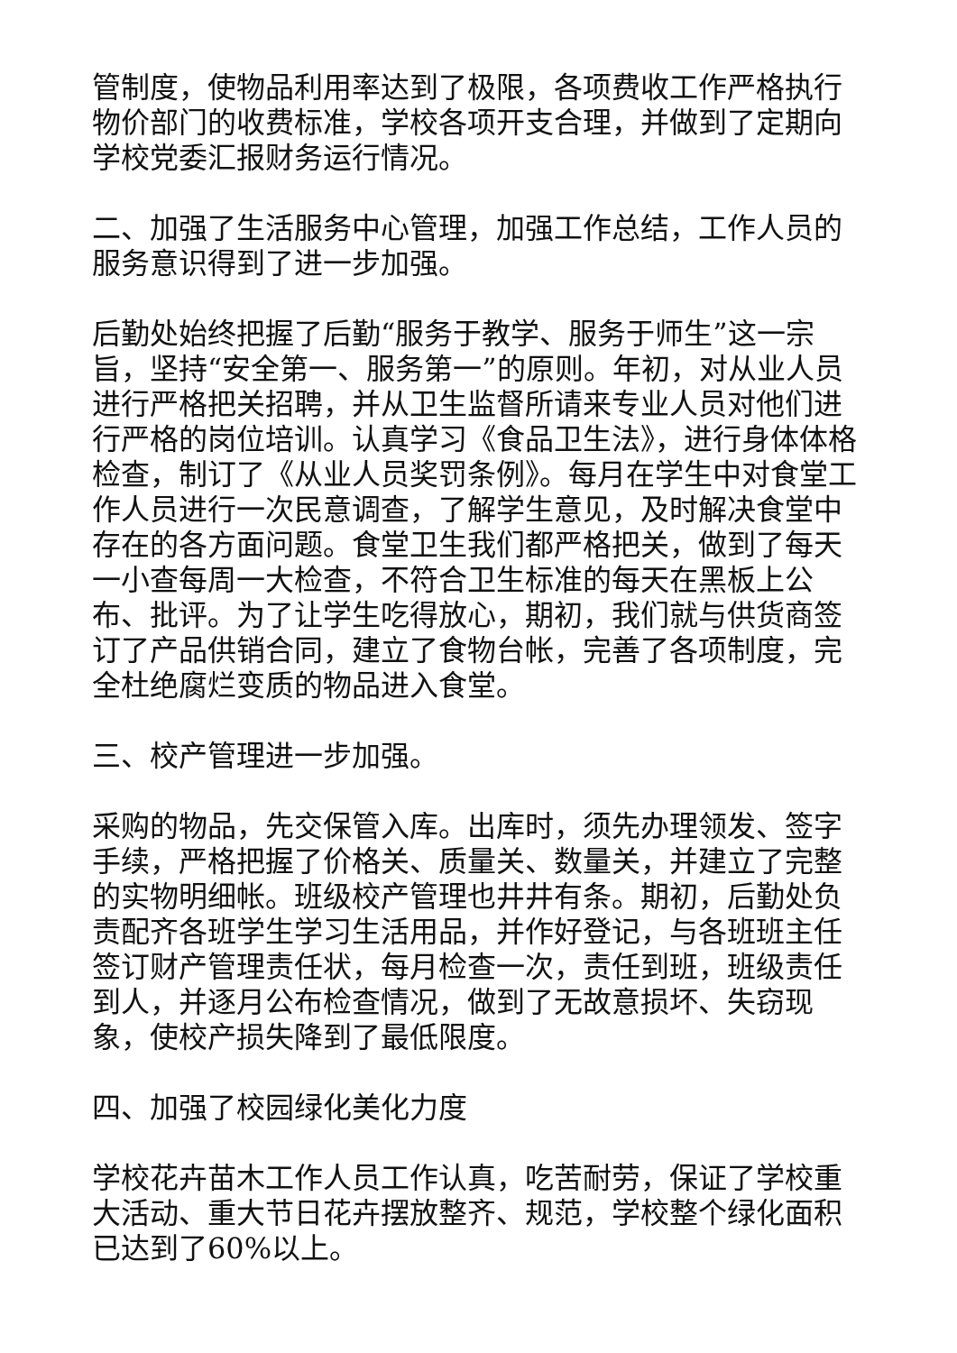管制度，使物品利用率达到了极限，各项费收工作严格执行物价部门的收费标准，学校各项开支合理，并做到了定期向学校党委汇报财务运行情况。
二、加强了生活服务中心管理，加强工作总结，工作人员的服务意识得到了进一步加强。
后勤处始终把握了后勤“服务于教学、服务于师生”这一宗旨，坚持“安全第一、服务第一”的原则。年初，对从业人员进行严格把关招聘，并从卫生监督所请来专业人员对他们进行严格的岗位培训。认真学习《食品卫生法》，进行身体体格检查，制订了《从业人员奖罚条例》。每月在学生中对食堂工作人员进行一次民意调查，了解学生意见，及时解决食堂中存在的各方面问题。食堂卫生我们都严格把关，做到了每天一小查每周一大检查，不符合卫生标准的每天在黑板上公布、批评。为了让学生吃得放心，期初，我们就与供货商签订了产品供销合同，建立了食物台帐，完善了各项制度，完全杜绝腐烂变质的物品进入食堂。
三、校产管理进一步加强。
采购的物品，先交保管入库。出库时，须先办理领发、签字手续，严格把握了价格关、质量关、数量关，并建立了完整的实物明细帐。班级校产管理也井井有条。期初，后勤处负责配齐各班学生学习生活用品，并作好登记，与各班班主任签订财产管理责任状，每月检查一次，责任到班，班级责任到人，并逐月公布检查情况，做到了无故意损坏、失窃现象，使校产损失降到了最低限度。
四、加强了校园绿化美化力度
学校花卉苗木工作人员工作认真，吃苦耐劳，保证了学校重大活动、重大节日花卉摆放整齐、规范，学校整个绿化面积已达到了60%以上。